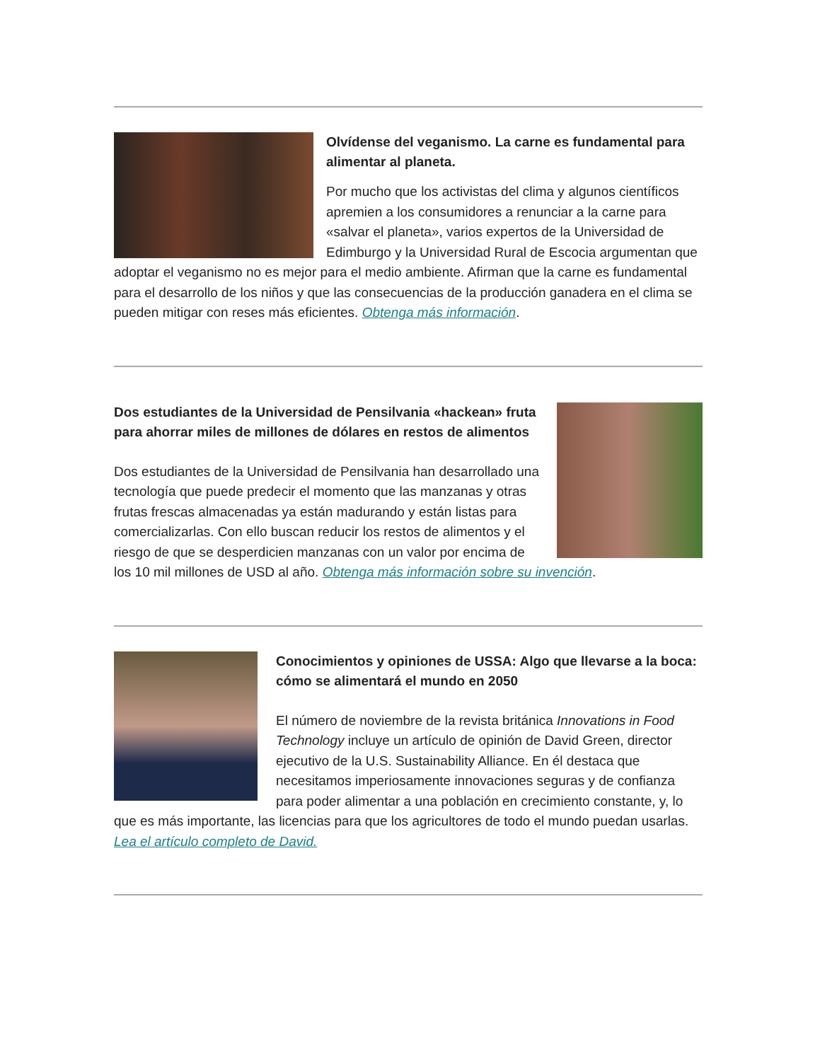Olvídense del veganismo. La carne es fundamental para alimentar al planeta.
Por mucho que los activistas del clima y algunos científicos apremien a los consumidores a renunciar a la carne para «salvar el planeta», varios expertos de la Universidad de Edimburgo y la Universidad Rural de Escocia argumentan que adoptar el veganismo no es mejor para el medio ambiente. Afirman que la carne es fundamental para el desarrollo de los niños y que las consecuencias de la producción ganadera en el clima se pueden mitigar con reses más eficientes. Obtenga más información.
Dos estudiantes de la Universidad de Pensilvania «hackean» fruta para ahorrar miles de millones de dólares en restos de alimentos
Dos estudiantes de la Universidad de Pensilvania han desarrollado una tecnología que puede predecir el momento que las manzanas y otras frutas frescas almacenadas ya están madurando y están listas para comercializarlas. Con ello buscan reducir los restos de alimentos y el riesgo de que se desperdicien manzanas con un valor por encima de los 10 mil millones de USD al año. Obtenga más información sobre su invención.
Conocimientos y opiniones de USSA: Algo que llevarse a la boca: cómo se alimentará el mundo en 2050
El número de noviembre de la revista británica Innovations in Food Technology incluye un artículo de opinión de David Green, director ejecutivo de la U.S. Sustainability Alliance. En él destaca que necesitamos imperiosamente innovaciones seguras y de confianza para poder alimentar a una población en crecimiento constante, y, lo que es más importante, las licencias para que los agricultores de todo el mundo puedan usarlas. Lea el artículo completo de David.